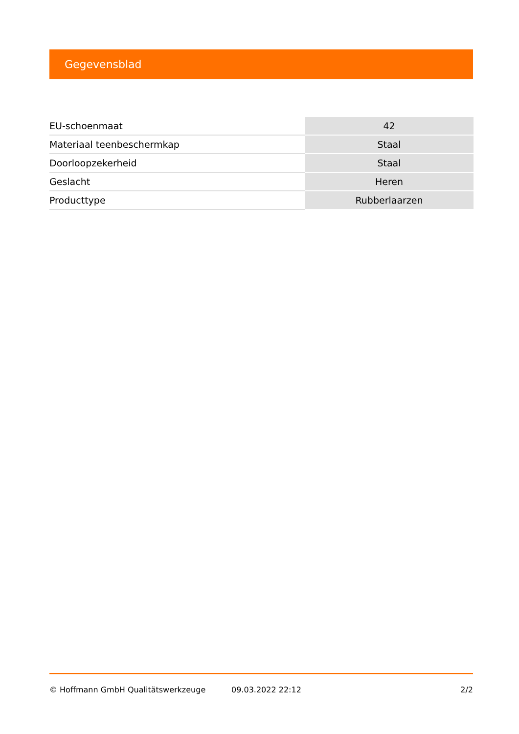Gegevensblad
| EU-schoenmaat | 42 |
| Materiaal teenbeschermkap | Staal |
| Doorloopzekerheid | Staal |
| Geslacht | Heren |
| Producttype | Rubberlaarzen |
© Hoffmann GmbH Qualitätswerkzeuge 09.03.2022 22:12 2/2